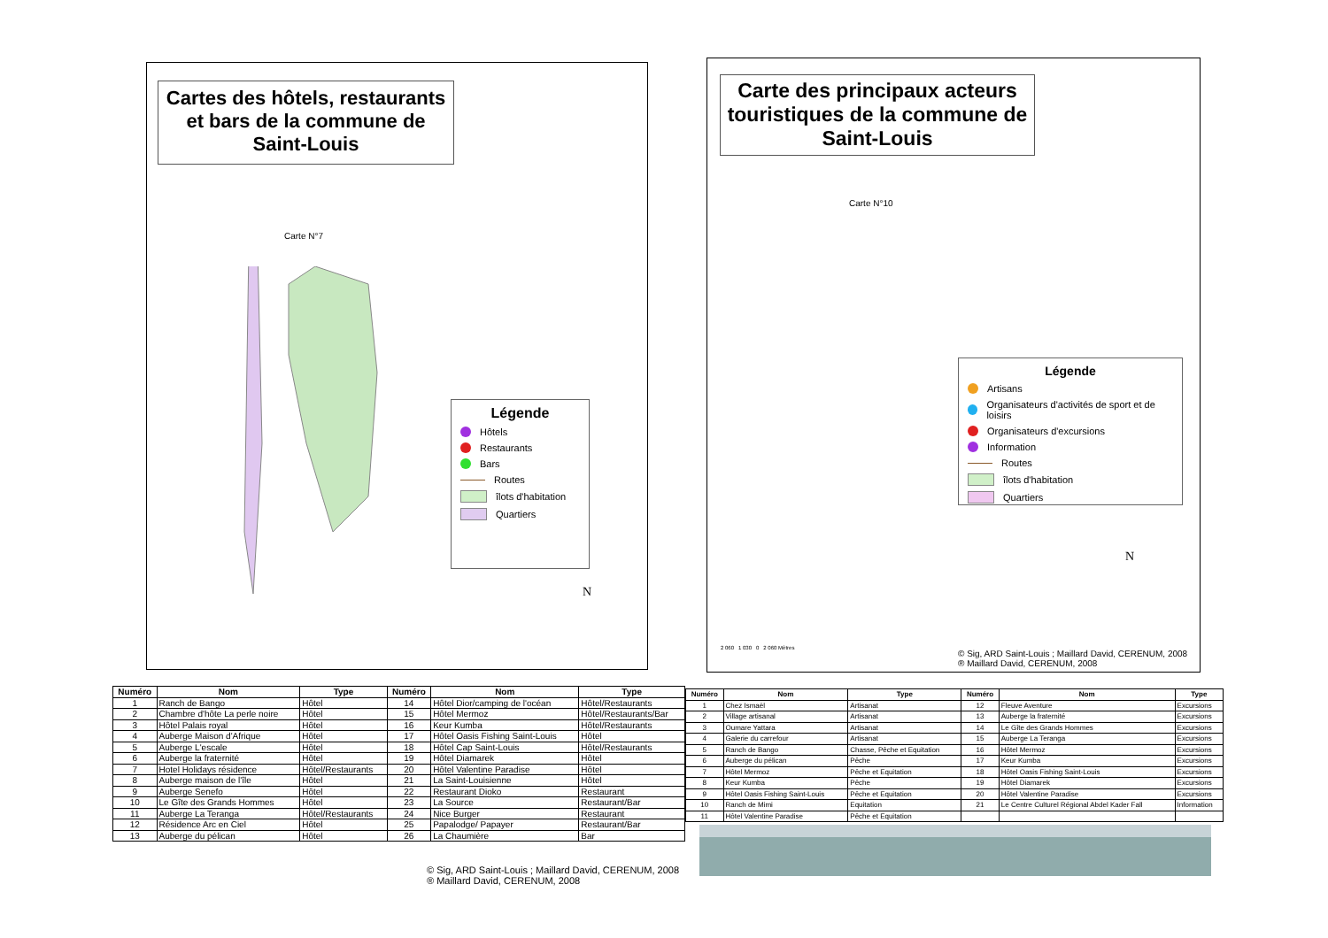Cartes des hôtels, restaurants et bars de la commune de Saint-Louis
Carte N°7
Légende
Hôtels
Restaurants
Bars
Routes
îlots d'habitation
Quartiers
N
Carte des principaux acteurs touristiques de la commune de Saint-Louis
Carte N°10
Légende
Artisans
Organisateurs d'activités de sport et de loisirs
Organisateurs d'excursions
Information
Routes
îlots d'habitation
Quartiers
N
2 060 1 030 0 2 060 Mètres
© Sig, ARD Saint-Louis ; Maillard David, CERENUM, 2008
® Maillard David, CERENUM, 2008
| Numéro | Nom | Type | Numéro | Nom | Type |
| --- | --- | --- | --- | --- | --- |
| 1 | Ranch de Bango | Hôtel | 14 | Hôtel Dior/camping de l'océan | Hôtel/Restaurants |
| 2 | Chambre d'hôte La perle noire | Hôtel | 15 | Hôtel Mermoz | Hôtel/Restaurants/Bar |
| 3 | Hôtel Palais royal | Hôtel | 16 | Keur Kumba | Hôtel/Restaurants |
| 4 | Auberge Maison d'Afrique | Hôtel | 17 | Hôtel Oasis Fishing Saint-Louis | Hôtel |
| 5 | Auberge L'escale | Hôtel | 18 | Hôtel Cap Saint-Louis | Hôtel/Restaurants |
| 6 | Auberge la fraternité | Hôtel | 19 | Hôtel Diamarek | Hôtel |
| 7 | Hotel Holidays résidence | Hôtel/Restaurants | 20 | Hôtel Valentine Paradise | Hôtel |
| 8 | Auberge maison de l'île | Hôtel | 21 | La Saint-Louisienne | Hôtel |
| 9 | Auberge Senefo | Hôtel | 22 | Restaurant Dioko | Restaurant |
| 10 | Le Gîte des Grands Hommes | Hôtel | 23 | La Source | Restaurant/Bar |
| 11 | Auberge La Teranga | Hôtel/Restaurants | 24 | Nice Burger | Restaurant |
| 12 | Résidence Arc en Ciel | Hôtel | 25 | Papalodge/ Papayer | Restaurant/Bar |
| 13 | Auberge du pélican | Hôtel | 26 | La Chaumière | Bar |
© Sig, ARD Saint-Louis ; Maillard David, CERENUM, 2008
® Maillard David, CERENUM, 2008
| Numéro | Nom | Type | Numéro | Nom | Type |
| --- | --- | --- | --- | --- | --- |
| 1 | Chez Ismaël | Artisanat | 12 | Fleuve Aventure | Excursions |
| 2 | Village artisanal | Artisanat | 13 | Auberge la fraternité | Excursions |
| 3 | Oumare Yattara | Artisanat | 14 | Le Gîte des Grands Hommes | Excursions |
| 4 | Galerie du carrefour | Artisanat | 15 | Auberge La Teranga | Excursions |
| 5 | Ranch de Bango | Chasse, Pêche et Equitation | 16 | Hôtel Mermoz | Excursions |
| 6 | Auberge du pélican | Pêche | 17 | Keur Kumba | Excursions |
| 7 | Hôtel Mermoz | Pêche et Equitation | 18 | Hôtel Oasis Fishing Saint-Louis | Excursions |
| 8 | Keur Kumba | Pêche | 19 | Hôtel Diamarek | Excursions |
| 9 | Hôtel Oasis Fishing Saint-Louis | Pêche et Equitation | 20 | Hôtel Valentine Paradise | Excursions |
| 10 | Ranch de Mimi | Equitation | 21 | Le Centre Culturel Régional Abdel Kader Fall | Information |
| 11 | Hôtel Valentine Paradise | Pêche et Equitation | | | |